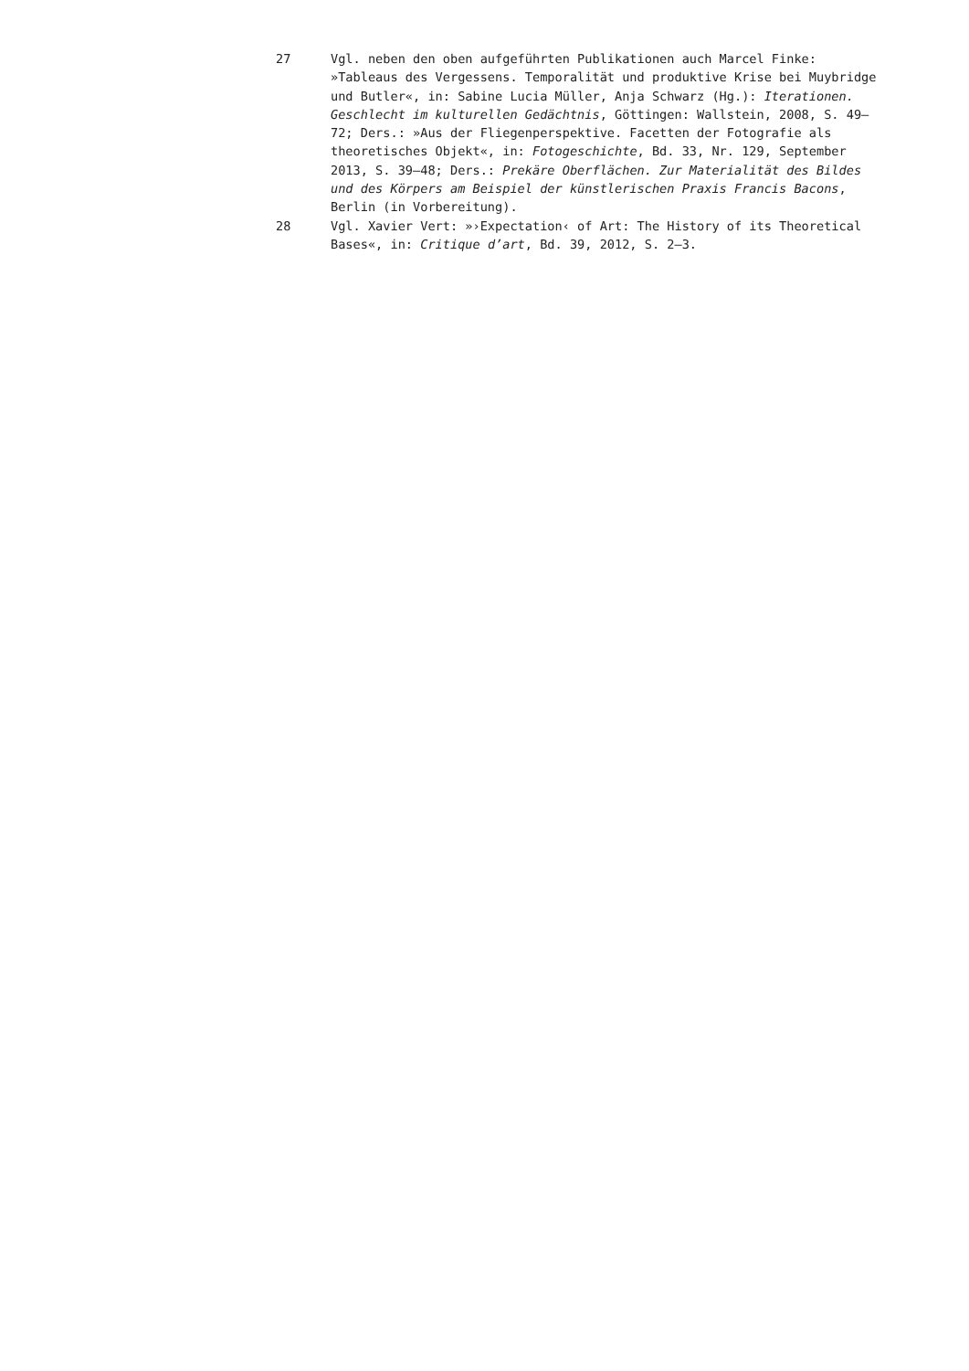27 Vgl. neben den oben aufgeführten Publikationen auch Marcel Finke: »Tableaus des Vergessens. Temporalität und produktive Krise bei Muybridge und Butler«, in: Sabine Lucia Müller, Anja Schwarz (Hg.): Iterationen. Geschlecht im kulturellen Gedächtnis, Göttingen: Wallstein, 2008, S. 49–72; Ders.: »Aus der Fliegenperspektive. Facetten der Fotografie als theoretisches Objekt«, in: Fotogeschichte, Bd. 33, Nr. 129, September 2013, S. 39–48; Ders.: Prekäre Oberflächen. Zur Materialität des Bildes und des Körpers am Beispiel der künstlerischen Praxis Francis Bacons, Berlin (in Vorbereitung).
28 Vgl. Xavier Vert: »›Expectation‹ of Art: The History of its Theoretical Bases«, in: Critique d’art, Bd. 39, 2012, S. 2–3.